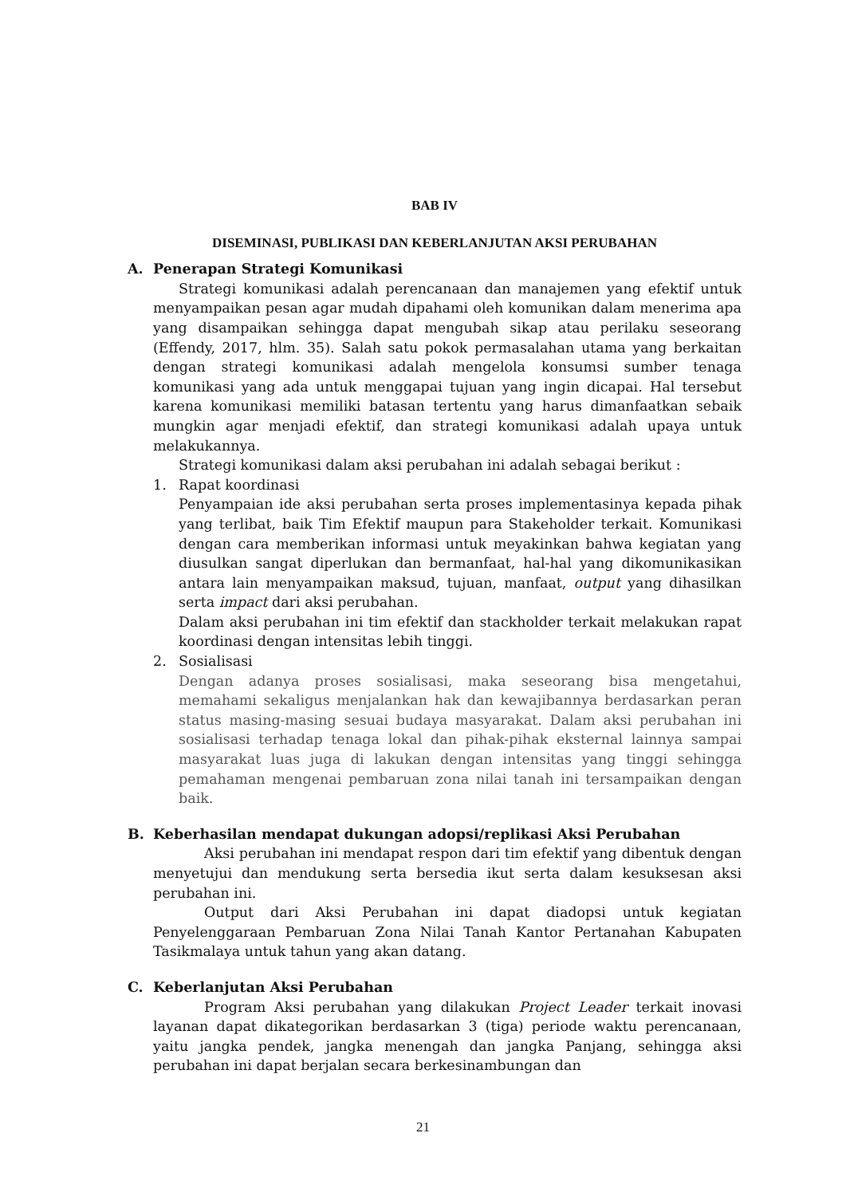BAB IV
DISEMINASI, PUBLIKASI DAN KEBERLANJUTAN AKSI PERUBAHAN
A. Penerapan Strategi Komunikasi
Strategi komunikasi adalah perencanaan dan manajemen yang efektif untuk menyampaikan pesan agar mudah dipahami oleh komunikan dalam menerima apa yang disampaikan sehingga dapat mengubah sikap atau perilaku seseorang (Effendy, 2017, hlm. 35). Salah satu pokok permasalahan utama yang berkaitan dengan strategi komunikasi adalah mengelola konsumsi sumber tenaga komunikasi yang ada untuk menggapai tujuan yang ingin dicapai. Hal tersebut karena komunikasi memiliki batasan tertentu yang harus dimanfaatkan sebaik mungkin agar menjadi efektif, dan strategi komunikasi adalah upaya untuk melakukannya.
Strategi komunikasi dalam aksi perubahan ini adalah sebagai berikut :
1. Rapat koordinasi
Penyampaian ide aksi perubahan serta proses implementasinya kepada pihak yang terlibat, baik Tim Efektif maupun para Stakeholder terkait. Komunikasi dengan cara memberikan informasi untuk meyakinkan bahwa kegiatan yang diusulkan sangat diperlukan dan bermanfaat, hal-hal yang dikomunikasikan antara lain menyampaikan maksud, tujuan, manfaat, output yang dihasilkan serta impact dari aksi perubahan.
Dalam aksi perubahan ini tim efektif dan stackholder terkait melakukan rapat koordinasi dengan intensitas lebih tinggi.
2. Sosialisasi
Dengan adanya proses sosialisasi, maka seseorang bisa mengetahui, memahami sekaligus menjalankan hak dan kewajibannya berdasarkan peran status masing-masing sesuai budaya masyarakat. Dalam aksi perubahan ini sosialisasi terhadap tenaga lokal dan pihak-pihak eksternal lainnya sampai masyarakat luas juga di lakukan dengan intensitas yang tinggi sehingga pemahaman mengenai pembaruan zona nilai tanah ini tersampaikan dengan baik.
B. Keberhasilan mendapat dukungan adopsi/replikasi Aksi Perubahan
Aksi perubahan ini mendapat respon dari tim efektif yang dibentuk dengan menyetujui dan mendukung serta bersedia ikut serta dalam kesuksesan aksi perubahan ini.
Output dari Aksi Perubahan ini dapat diadopsi untuk kegiatan Penyelenggaraan Pembaruan Zona Nilai Tanah Kantor Pertanahan Kabupaten Tasikmalaya untuk tahun yang akan datang.
C. Keberlanjutan Aksi Perubahan
Program Aksi perubahan yang dilakukan Project Leader terkait inovasi layanan dapat dikategorikan berdasarkan 3 (tiga) periode waktu perencanaan, yaitu jangka pendek, jangka menengah dan jangka Panjang, sehingga aksi perubahan ini dapat berjalan secara berkesinambungan dan
21